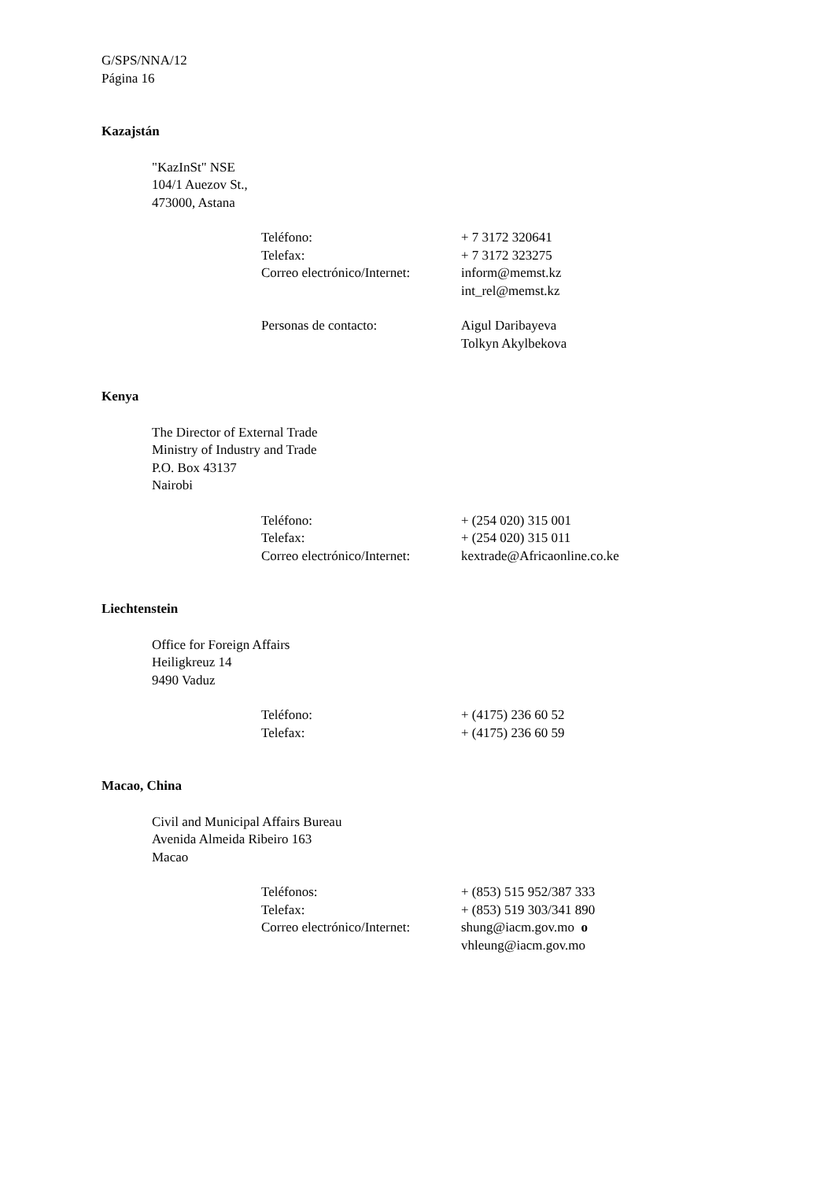G/SPS/NNA/12
Página 16
Kazajstán
"KazInSt" NSE
104/1 Auezov St.,
473000, Astana
| Teléfono: | + 7 3172 320641 |
| Telefax: | + 7 3172 323275 |
| Correo electrónico/Internet: | inform@memst.kz int_rel@memst.kz |
| Personas de contacto: | Aigul Daribayeva Tolkyn Akylbekova |
Kenya
The Director of External Trade
Ministry of Industry and Trade
P.O. Box 43137
Nairobi
| Teléfono: | + (254 020) 315 001 |
| Telefax: | + (254 020) 315 011 |
| Correo electrónico/Internet: | kextrade@Africaonline.co.ke |
Liechtenstein
Office for Foreign Affairs
Heiligkreuz 14
9490 Vaduz
| Teléfono: | + (4175) 236 60 52 |
| Telefax: | + (4175) 236 60 59 |
Macao, China
Civil and Municipal Affairs Bureau
Avenida Almeida Ribeiro 163
Macao
| Teléfonos: | + (853) 515 952/387 333 |
| Telefax: | + (853) 519 303/341 890 |
| Correo electrónico/Internet: | shung@iacm.gov.mo o vhleung@iacm.gov.mo |